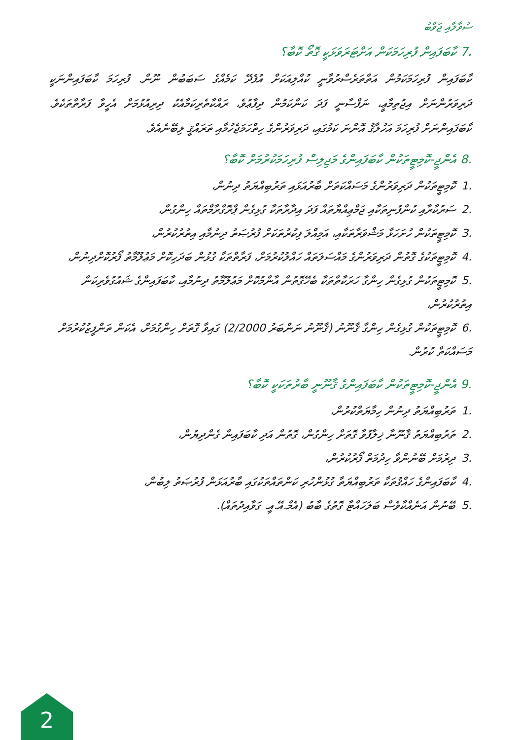ސުވާލާއި ޖަވާބު
.7 ކާބަފައިން ފުރިހަމަކަން އަށްޓަރަވަޅަކީ ގޮތޯ ކޮބާ؟
ކާބަފައިން ފުރިހަމަކަމުން އަތްތަރެސްރުވާނީ ކުއްލިއަކަށް އުފެދޭ ކަމެއްގެ ސަބަބުން ނޫން. ފުރިހަމަ ކާބަފައިންނަކީ ދަރިވަރުންނަށް އިޖުތިމާޢީ، ނަފްސާނީ ފަދަ ކަންކަމުން ދިފާޢުވެ، ރައްކާތެރިކަމާއެކު ދިރިއުޅުމަށް އެހީވާ ފަރާތްތަކެވެ. ކާބަފައިންނަށް ފުރިހަމަ އަހުލާޤު އޮންނަ ކަމުގައި، ދަރިވަރުންގެ ހިތްހަމަޖެހުމާއި ތަރައްޤީ ލިބޭނެއެވެ.
.8 އެންޖީ-ކޮމިޓީތަކުން ކާބަފައިންގެ މަޖިލިސް ފުރިހަމަކުރުމަށް ކޮބާ؟
.1ކޮމިޓީތަކުން ދަރިވަރުންގެ މަސައްކަތަށް ބާރުއަޅައި ތަރުބިއްޔަތު ދިނުން،
.2ސަރުކާރާއި ކުންފުނިތަކާއި ޖަމްޢިއްޔާތައް ފަދަ އިދާރާތަކާ ގުޅިގެން ޕްރޮގްރާމްތައް ހިންގުން،
.3ކޮމިޓީތަކުން ހުށަހަޅާ މަޝްވަރާތަކާއި، އަމިއްލަ ފިކުރުތަކަށް ފުރުޞަތު ދިނުމާއި އިތުރުކުރުން،
.4ކޮމިޓީތަކުގެ ގޮތުން ދަރިވަރުންގެ މައްސަލަތައް ހައްލުކުރުމަށް، ފަރާތްތަކާ ގުޅުން ބަދަހިކޮށް މަޢުލޫމާތު ފޯރުކޮށްދިނުން،
.5ކޮމިޓީތަކުން ގުޅިގެން ހިންގާ ހަރަކާތްތަކާ ބެހޭގޮތުން އާންމުކޮށް މަޢުލޫމާތު ދިނުމާއި، ކާބަފައިންގެ ޝައުގުވެރިކަން އިތުރުކުރުން،
.6ކޮމިޓީތަކުން ގުޅިގެން ހިންގާ ޤާނޫނު (ޤާނޫނު ނަންބަރު 2/2000) ގައިވާ ގޮތަށް ހިންގުމަށް، އެކަން ތަންފީޒުކުރުމަށް މަސައްކަތް ކުރުން.
.9 އެންޖީ-ކޮމިޓީތަކުން ކާބަފައިންގެ ޤާނޫނީ ބާރުތަކަކީ ކޮބާ؟
.1ތަރުބިއްޔަތު ދިނުން ހިމާޔަތްކުރުން،
.2ތަރުބިއްޔަތު ޤާނޫނާ ޚިލާފުވާ ގޮތަށް ހިންގުން، ގޮތުން އަދި ކާބަފައިން ގެންދިޔުން،
.3ދިރުމަށް ބޭނުންވާ ހިދުމަތް ފޯރުކުރުން،
.4ކާބަފައިންގެ ހައްޤުތަކާ ތަރުބިއްޔަތާ ގުޅުންހުރި ކަންތައްތަކުގައި ބާރުއަޅަން ފުރުޞަތު ލިބުން،
.5ބޭނުން އަނެއްކާވެސް ބަލަހައްޓާ ގޮތުގެ ބާބު (އެމް.އޭ.އީ. ގަވާއިދުތައް).
2